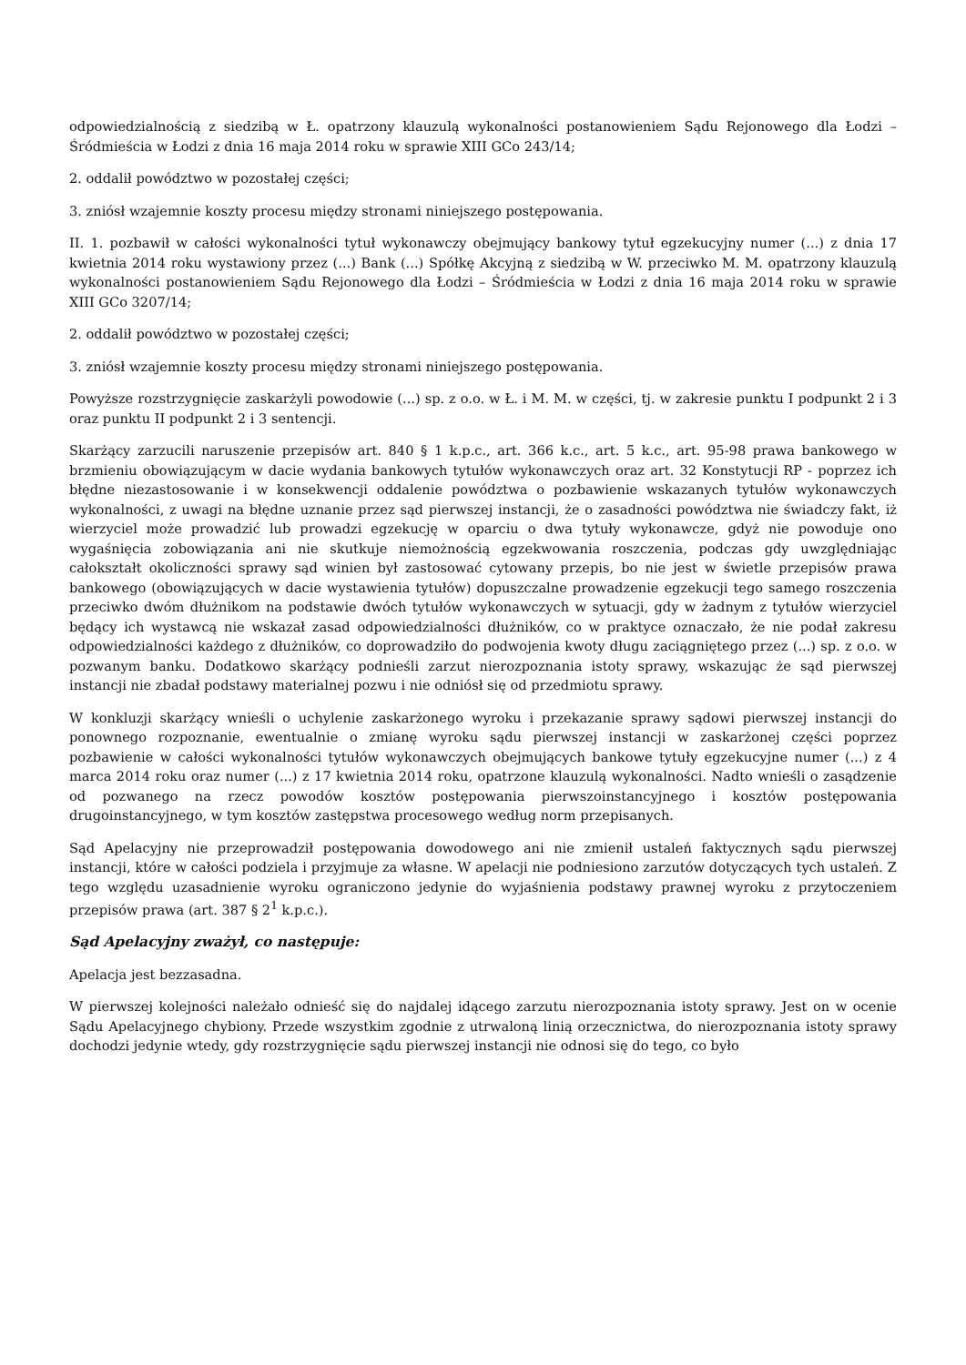odpowiedzialnością z siedzibą w Ł. opatrzony klauzulą wykonalności postanowieniem Sądu Rejonowego dla Łodzi – Śródmieścia w Łodzi z dnia 16 maja 2014 roku w sprawie XIII GCo 243/14;
2. oddalił powództwo w pozostałej części;
3. zniósł wzajemnie koszty procesu między stronami niniejszego postępowania.
II. 1. pozbawił w całości wykonalności tytuł wykonawczy obejmujący bankowy tytuł egzekucyjny numer (...) z dnia 17 kwietnia 2014 roku wystawiony przez (...) Bank (...) Spółkę Akcyjną z siedzibą w W. przeciwko M. M. opatrzony klauzulą wykonalności postanowieniem Sądu Rejonowego dla Łodzi – Śródmieścia w Łodzi z dnia 16 maja 2014 roku w sprawie XIII GCo 3207/14;
2. oddalił powództwo w pozostałej części;
3. zniósł wzajemnie koszty procesu między stronami niniejszego postępowania.
Powyższe rozstrzygnięcie zaskarżyli powodowie (...) sp. z o.o. w Ł. i M. M. w części, tj. w zakresie punktu I podpunkt 2 i 3 oraz punktu II podpunkt 2 i 3 sentencji.
Skarżący zarzucili naruszenie przepisów art. 840 § 1 k.p.c., art. 366 k.c., art. 5 k.c., art. 95-98 prawa bankowego w brzmieniu obowiązującym w dacie wydania bankowych tytułów wykonawczych oraz art. 32 Konstytucji RP - poprzez ich błędne niezastosowanie i w konsekwencji oddalenie powództwa o pozbawienie wskazanych tytułów wykonawczych wykonalności, z uwagi na błędne uznanie przez sąd pierwszej instancji, że o zasadności powództwa nie świadczy fakt, iż wierzyciel może prowadzić lub prowadzi egzekucję w oparciu o dwa tytuły wykonawcze, gdyż nie powoduje ono wygaśnięcia zobowiązania ani nie skutkuje niemożnością egzekwowania roszczenia, podczas gdy uwzględniając całokształt okoliczności sprawy sąd winien był zastosować cytowany przepis, bo nie jest w świetle przepisów prawa bankowego (obowiązujących w dacie wystawienia tytułów) dopuszczalne prowadzenie egzekucji tego samego roszczenia przeciwko dwóm dłużnikom na podstawie dwóch tytułów wykonawczych w sytuacji, gdy w żadnym z tytułów wierzyciel będący ich wystawcą nie wskazał zasad odpowiedzialności dłużników, co w praktyce oznaczało, że nie podał zakresu odpowiedzialności każdego z dłużników, co doprowadziło do podwojenia kwoty długu zaciągniętego przez (...) sp. z o.o. w pozwanym banku. Dodatkowo skarżący podnieśli zarzut nierozpoznania istoty sprawy, wskazując że sąd pierwszej instancji nie zbadał podstawy materialnej pozwu i nie odniósł się od przedmiotu sprawy.
W konkluzji skarżący wnieśli o uchylenie zaskarżonego wyroku i przekazanie sprawy sądowi pierwszej instancji do ponownego rozpoznanie, ewentualnie o zmianę wyroku sądu pierwszej instancji w zaskarżonej części poprzez pozbawienie w całości wykonalności tytułów wykonawczych obejmujących bankowe tytuły egzekucyjne numer (...) z 4 marca 2014 roku oraz numer (...) z 17 kwietnia 2014 roku, opatrzone klauzulą wykonalności. Nadto wnieśli o zasądzenie od pozwanego na rzecz powodów kosztów postępowania pierwszoinstancyjnego i kosztów postępowania drugoinstancyjnego, w tym kosztów zastępstwa procesowego według norm przepisanych.
Sąd Apelacyjny nie przeprowadził postępowania dowodowego ani nie zmienił ustaleń faktycznych sądu pierwszej instancji, które w całości podziela i przyjmuje za własne. W apelacji nie podniesiono zarzutów dotyczących tych ustaleń. Z tego względu uzasadnienie wyroku ograniczono jedynie do wyjaśnienia podstawy prawnej wyroku z przytoczeniem przepisów prawa (art. 387 § 2<sup>1</sup> k.p.c.).
Sąd Apelacyjny zważył, co następuje:
Apelacja jest bezzasadna.
W pierwszej kolejności należało odnieść się do najdalej idącego zarzutu nierozpoznania istoty sprawy. Jest on w ocenie Sądu Apelacyjnego chybiony. Przede wszystkim zgodnie z utrwaloną linią orzecznictwa, do nierozpoznania istoty sprawy dochodzi jedynie wtedy, gdy rozstrzygnięcie sądu pierwszej instancji nie odnosi się do tego, co było